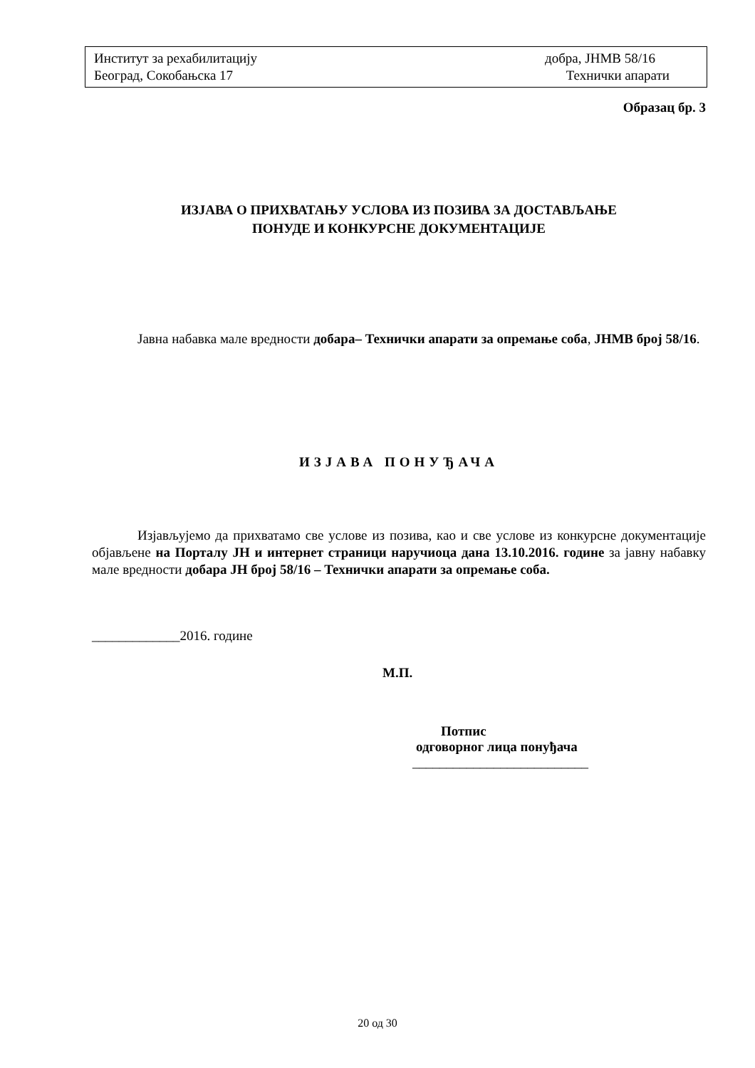Институт за рехабилитацију добра, ЈНМВ 58/16
Београд, Сокобањска 17 Технички апарати
Образац бр. 3
ИЗЈАВА О ПРИХВАТАЊУ УСЛОВА ИЗ ПОЗИВА ЗА ДОСТАВЉАЊЕ
ПОНУДЕ И КОНКУРСНЕ ДОКУМЕНТАЦИЈЕ
Јавна набавка мале вредности добара– Технички апарати за опремање соба, ЈНМВ број 58/16.
ИЗЈАВА ПОНУЂАЧА
Изјављујемо да прихватамо све услове из позива, као и све услове из конкурсне документације објављене на Порталу ЈН и интернет страници наручиоца дана 13.10.2016. године за јавну набавку мале вредности добара ЈН број 58/16 – Технички апарати за опремање соба.
_____________2016. године
М.П.
Потпис
одговорног лица понуђача
__________________________
20 од 30